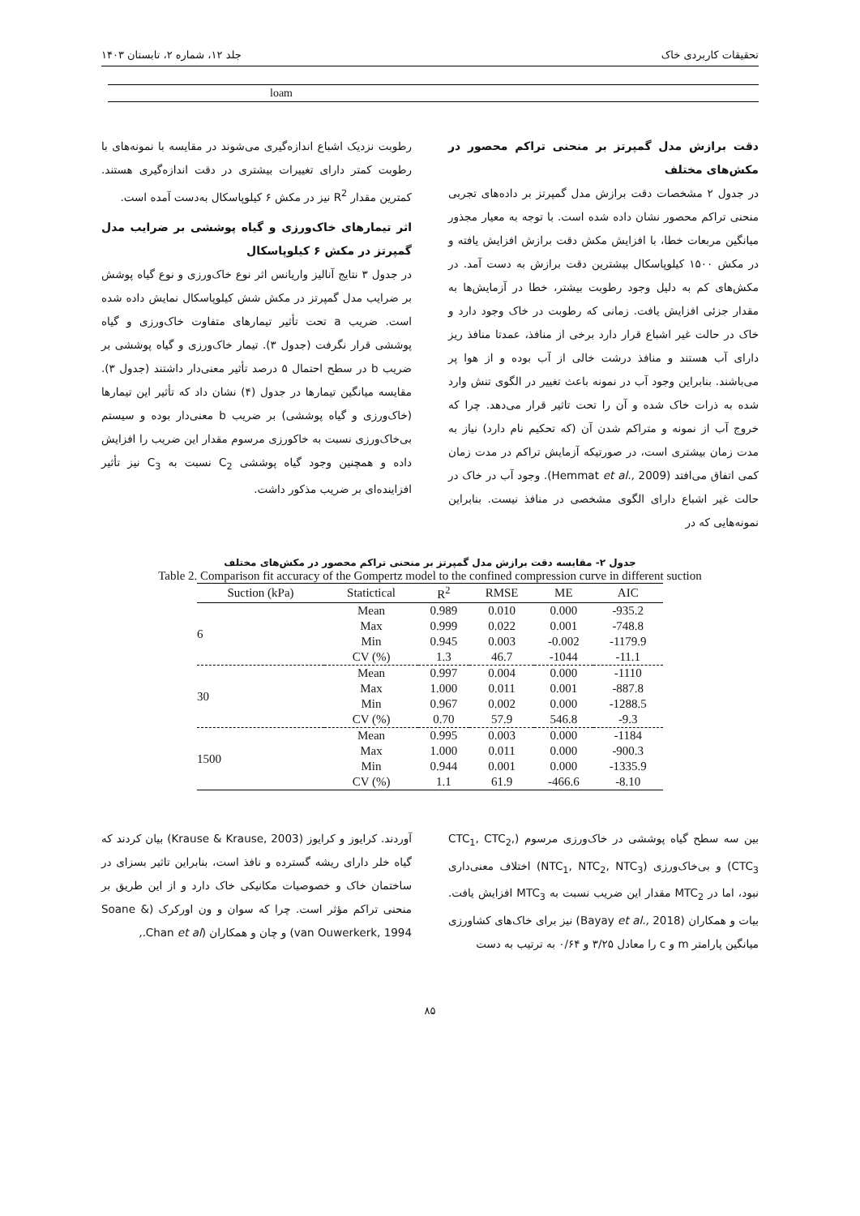تحقیقات کاربردی خاک جلد ۱۲، شماره ۲، تابستان ۱۴۰۳
loam
دقت برازش مدل گمپرتز بر منحنی تراکم محصور در مکش‌های مختلف
در جدول ۲ مشخصات دقت برازش مدل گمپرتز بر داده‌های تجربی منحنی تراکم محصور نشان داده شده است. با توجه به معیار مجذور میانگین مربعات خطا، با افزایش مکش دقت برازش افزایش یافته و در مکش ۱۵۰۰ کیلوپاسکال بیشترین دقت برازش به دست آمد. در مکش‌های کم به دلیل وجود رطوبت بیشتر، خطا در آزمایش‌ها به مقدار جزئی افزایش یافت. زمانی که رطوبت در خاک وجود دارد و خاک در حالت غیر اشباع قرار دارد برخی از منافذ، عمدتا منافذ ریز دارای آب هستند و منافذ درشت خالی از آب بوده و از هوا پر می‌باشند. بنابراین وجود آب در نمونه باعث تغییر در الگوی تنش وارد شده به ذرات خاک شده و آن را تحت تاثیر قرار می‌دهد. چرا که خروج آب از نمونه و متراکم شدن آن (که تحکیم نام دارد) نیاز به مدت زمان بیشتری است، در صورتیکه آزمایش تراکم در مدت زمان کمی اتفاق می‌افتد (Hemmat et al., 2009). وجود آب در خاک در حالت غیر اشباع دارای الگوی مشخصی در منافذ نیست. بنابراین نمونه‌هایی که در
رطوبت نزدیک اشباع اندازه‌گیری می‌شوند در مقایسه با نمونه‌های با رطوبت کمتر دارای تغییرات بیشتری در دقت اندازه‌گیری هستند. کمترین مقدار R<sup>2</sup> نیز در مکش ۶ کیلوپاسکال به‌دست آمده است.
اثر تیمارهای خاک‌ورزی و گیاه پوششی بر ضرایب مدل گمپرتز در مکش ۶ کیلوپاسکال
در جدول ۳ نتایج آنالیز واریانس اثر نوع خاک‌ورزی و نوع گیاه پوشش بر ضرایب مدل گمپرتز در مکش شش کیلوپاسکال نمایش داده شده است. ضریب a تحت تأثیر تیمارهای متفاوت خاک‌ورزی و گیاه پوششی قرار نگرفت (جدول ۳). تیمار خاک‌ورزی و گیاه پوششی بر ضریب b در سطح احتمال ۵ درصد تأثیر معنی‌دار داشتند (جدول ۳). مقایسه میانگین تیمارها در جدول (۴) نشان داد که تأثیر این تیمارها (خاک‌ورزی و گیاه پوششی) بر ضریب b معنی‌دار بوده و سیستم بی‌خاک‌ورزی نسبت به خاکورزی مرسوم مقدار این ضریب را افزایش داده و همچنین وجود گیاه پوششی C<sub>2</sub> نسبت به C<sub>3</sub> نیز تأثیر افزاینده‌ای بر ضریب مذکور داشت.
جدول ۲- مقایسه دقت برازش مدل گمپرتز بر منحنی تراکم محصور در مکش‌های مختلف
Table 2. Comparison fit accuracy of the Gompertz model to the confined compression curve in different suction
| Suction (kPa) | Statictical | R<sup>2</sup> | RMSE | ME | AIC |
| --- | --- | --- | --- | --- | --- |
| 6 | Mean | 0.989 | 0.010 | 0.000 | -935.2 |
| | Max | 0.999 | 0.022 | 0.001 | -748.8 |
| | Min | 0.945 | 0.003 | -0.002 | -1179.9 |
| | CV (%) | 1.3 | 46.7 | -1044 | -11.1 |
| 30 | Mean | 0.997 | 0.004 | 0.000 | -1110 |
| | Max | 1.000 | 0.011 | 0.001 | -887.8 |
| | Min | 0.967 | 0.002 | 0.000 | -1288.5 |
| | CV (%) | 0.70 | 57.9 | 546.8 | -9.3 |
| 1500 | Mean | 0.995 | 0.003 | 0.000 | -1184 |
| | Max | 1.000 | 0.011 | 0.000 | -900.3 |
| | Min | 0.944 | 0.001 | 0.000 | -1335.9 |
| | CV (%) | 1.1 | 61.9 | -466.6 | -8.10 |
بین سه سطح گیاه پوششی در خاک‌ورزی مرسوم (CTC<sub>1</sub>, CTC<sub>2</sub>, CTC<sub>3</sub>) و بی‌خاک‌ورزی (NTC<sub>1</sub>, NTC<sub>2</sub>, NTC<sub>3</sub>) اختلاف معنی‌داری نبود، اما در MTC<sub>2</sub> مقدار این ضریب نسبت به MTC<sub>3</sub> افزایش یافت. بیات و همکاران (Bayay et al., 2018) نیز برای خاک‌های کشاورزی میانگین پارامتر m و c را معادل ۳/۲۵ و ۰/۶۴ به ترتیب به دست
آوردند. کرایوز و کرایوز (Krause & Krause, 2003) بیان کردند که گیاه خلر دارای ریشه گسترده و نافذ است، بنابراین تاثیر بسزای در ساختمان خاک و خصوصیات مکانیکی خاک دارد و از این طریق بر منحنی تراکم مؤثر است. چرا که سوان و ون اورکرک (Soane & van Ouwerkerk, 1994) و چان و همکاران (Chan et al.,
۸۵